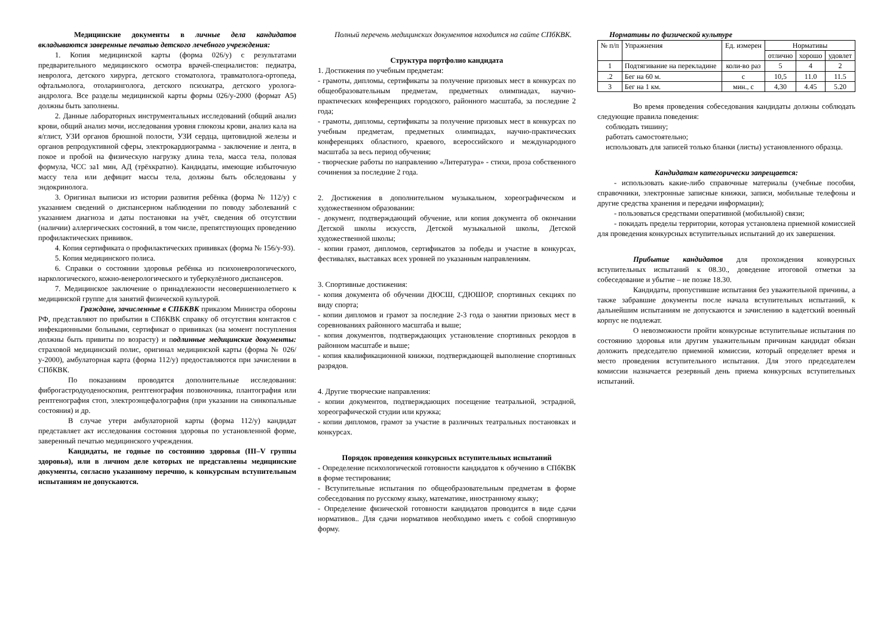Медицинские документы в личные дела кандидатов вкладываются заверенные печатью детского лечебного учреждения:
1. Копия медицинской карты (форма 026/у) с результатами предварительного медицинского осмотра врачей-специалистов: педиатра, невролога, детского хирурга, детского стоматолога, травматолога-ортопеда, офтальмолога, отоларинголога, детского психиатра, детского уролога-андролога. Все разделы медицинской карты формы 026/у-2000 (формат А5) должны быть заполнены.
2. Данные лабораторных инструментальных исследований (общий анализ крови, общий анализ мочи, исследования уровня глюкозы крови, анализ кала на я/глист, УЗИ органов брюшной полости, УЗИ сердца, щитовидной железы и органов репродуктивной сферы, электрокардиограмма - заключение и лента, в покое и пробой на физическую нагрузку длина тела, масса тела, половая формула, ЧСС за1 мин, АД (трёхкратно). Кандидаты, имеющие избыточную массу тела или дефицит массы тела, должны быть обследованы у эндокринолога.
3. Оригинал выписки из истории развития ребёнка (форма № 112/у) с указанием сведений о диспансерном наблюдении по поводу заболеваний с указанием диагноза и даты постановки на учёт, сведения об отсутствии (наличии) аллергических состояний, в том числе, препятствующих проведению профилактических прививок.
4. Копия сертификата о профилактических прививках (форма № 156/у-93).
5. Копия медицинского полиса.
6. Справки о состоянии здоровья ребёнка из психоневрологического, наркологического, кожно-венерологического и туберкулёзного диспансеров.
7. Медицинское заключение о принадлежности несовершеннолетнего к медицинской группе для занятий физической культурой.
Граждане, зачисленные в СПБКВК приказом Министра обороны РФ, представляют по прибытии в СПбКВК справку об отсутствия контактов с инфекционными больными, сертификат о прививках (на момент поступления должны быть привиты по возрасту) и подлинные медицинские документы: страховой медицинский полис, оригинал медицинской карты (форма № 026/у-2000), амбулаторная карта (форма 112/у) предоставляются при зачислении в СПбКВК.
По показаниям проводятся дополнительные исследования: фиброгастродуоденоскопия, рентгенография позвоночника, плантография или рентгенография стоп, электроэнцефалография (при указании на синкопальные состояния) и др.
В случае утери амбулаторной карты (форма 112/у) кандидат представляет акт исследования состояния здоровья по установленной форме, заверенный печатью медицинского учреждения.
Кандидаты, не годные по состоянию здоровья (III–V группы здоровья), или в личном деле которых не представлены медицинские документы, согласно указанному перечню, к конкурсным вступительным испытаниям не допускаются.
Полный перечень медицинских документов находится на сайте СПбКВК.
Структура портфолио кандидата
1. Достижения по учебным предметам:
- грамоты, дипломы, сертификаты за получение призовых мест в конкурсах по общеобразовательным предметам, предметных олимпиадах, научно-практических конференциях городского, районного масштаба, за последние 2 года;
- грамоты, дипломы, сертификаты за получение призовых мест в конкурсах по учебным предметам, предметных олимпиадах, научно-практических конференциях областного, краевого, всероссийского и международного масштаба за весь период обучения;
- творческие работы по направлению «Литература» - стихи, проза собственного сочинения за последние 2 года.
2. Достижения в дополнительном музыкальном, хореографическом и художественном образовании:
- документ, подтверждающий обучение, или копия документа об окончании Детской школы искусств, Детской музыкальной школы, Детской художественной школы;
- копии грамот, дипломов, сертификатов за победы и участие в конкурсах, фестивалях, выставках всех уровней по указанным направлениям.
3. Спортивные достижения:
- копия документа об обучении ДЮСШ, СДЮШОР, спортивных секциях по виду спорта;
- копии дипломов и грамот за последние 2-3 года о занятии призовых мест в соревнованиях районного масштаба и выше;
- копия документов, подтверждающих установление спортивных рекордов в районном масштабе и выше;
- копия квалификационной книжки, подтверждающей выполнение спортивных разрядов.
4. Другие творческие направления:
- копии документов, подтверждающих посещение театральной, эстрадной, хореографической студии или кружка;
- копии дипломов, грамот за участие в различных театральных постановках и конкурсах.
Порядок проведения конкурсных вступительных испытаний
- Определение психологической готовности кандидатов к обучению в СПбКВК в форме тестирования;
- Вступительные испытания по общеобразовательным предметам в форме собеседования по русскому языку, математике, иностранному языку;
- Определение физической готовности кандидатов проводится в виде сдачи нормативов.. Для сдачи нормативов необходимо иметь с собой спортивную форму.
Нормативы по физической культуре
| № п/п | Упражнения | Ед. измерен | Нормативы | | |
| --- | --- | --- | --- | --- | --- |
| | | | отлично | хорошо | удовлет |
| 1 | Подтягивание на перекладине | коли-во раз | 5 | 4 | 2 |
| .2 | Бег на 60 м. | с | 10,5 | 11.0 | 11.5 |
| 3 | Бег на 1 км. | мин., с | 4,30 | 4.45 | 5.20 |
Во время проведения собеседования кандидаты должны соблюдать следующие правила поведения:
соблюдать тишину;
работать самостоятельно;
использовать для записей только бланки (листы) установленного образца.
Кандидатам категорически запрещается:
- использовать какие-либо справочные материалы (учебные пособия, справочники, электронные записные книжки, записи, мобильные телефоны и другие средства хранения и передачи информации);
- пользоваться средствами оперативной (мобильной) связи;
- покидать пределы территории, которая установлена приемной комиссией для проведения конкурсных вступительных испытаний до их завершения.
Прибытие кандидатов для прохождения конкурсных вступительных испытаний к 08.30., доведение итоговой отметки за собеседование и убытие – не позже 18.30.
Кандидаты, пропустившие испытания без уважительной причины, а также забравшие документы после начала вступительных испытаний, к дальнейшим испытаниям не допускаются и зачислению в кадетский военный корпус не подлежат.
О невозможности пройти конкурсные вступительные испытания по состоянию здоровья или другим уважительным причинам кандидат обязан доложить председателю приемной комиссии, который определяет время и место проведения вступительного испытания. Для этого председателем комиссии назначается резервный день приема конкурсных вступительных испытаний.